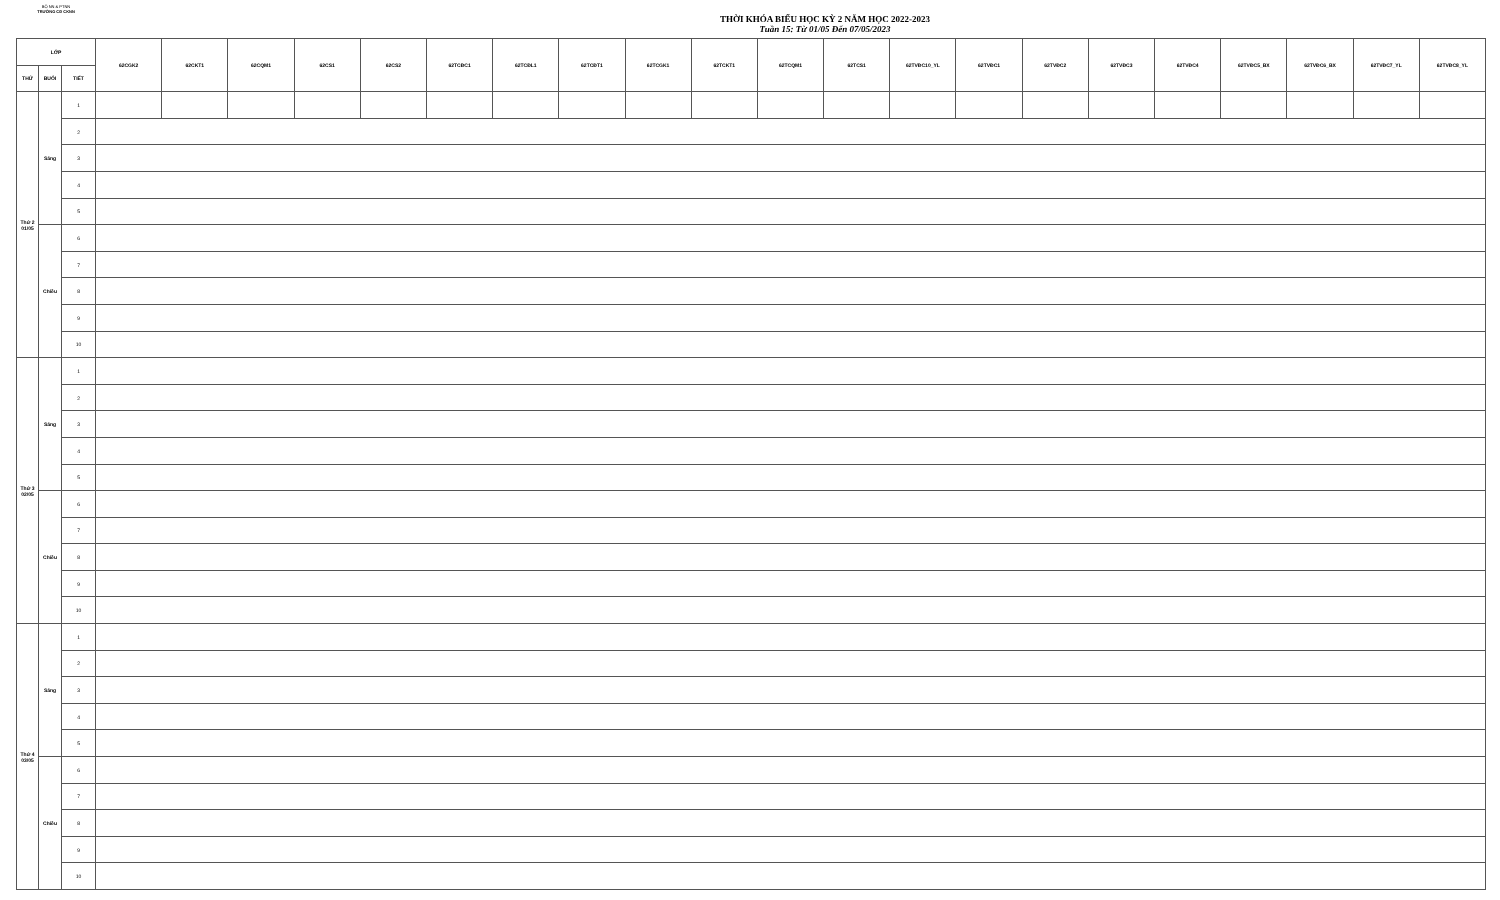BỘ NN & PTNN
TRƯỜNG CĐ CKNN
THỜI KHÓA BIỂU HỌC KỲ 2 NĂM HỌC 2022-2023
Tuần 15: Từ 01/05 Đến 07/05/2023
| LỚP | | | 62CGK2 | 62CKT1 | 62CQM1 | 62CS1 | 62CS2 | 62TCĐC1 | 62TCĐL1 | 62TCĐT1 | 62TCGK1 | 62TCKT1 | 62TCQM1 | 62TCS1 | 62TVĐC10_YL | 62TVĐC1 | 62TVĐC2 | 62TVĐC3 | 62TVĐC4 | 62TVĐC5_BX | 62TVĐC6_BX | 62TVĐC7_YL | 62TVĐC8_YL |
| --- | --- | --- | --- | --- | --- | --- | --- | --- | --- | --- | --- | --- | --- | --- | --- | --- | --- | --- | --- | --- | --- | --- | --- |
| THỨ | BUỔI | TIẾT | | | | | | | | | | | | | | | | | | | | | |
| Thứ 2 01/05 | Sáng | 1 | | | | | | | | | | | | | | | | | | | | | |
| | | 2 | | | | | | | | | | | | | | | | | | | | | |
| | | 3 | | | | | | | | | | | | | | | | | | | | | |
| | | 4 | | | | | | | | | | | | | | | | | | | | | |
| | | 5 | | | | | | | | | | | | | | | | | | | | | |
| | Chiều | 6 | | | | | | | | | | | | | | | | | | | | | |
| | | 7 | | | | | | | | | | | | | | | | | | | | | |
| | | 8 | | | | | | | | | | | | | | | | | | | | | |
| | | 9 | | | | | | | | | | | | | | | | | | | | | |
| | | 10 | | | | | | | | | | | | | | | | | | | | | |
| Thứ 3 02/05 | Sáng | 1 | | | | | | | | | | | | | | | | | | | | | |
| | | 2 | | | | | | | | | | | | | | | | | | | | | |
| | | 3 | | | | | | | | | | | | | | | | | | | | | |
| | | 4 | | | | | | | | | | | | | | | | | | | | | |
| | | 5 | | | | | | | | | | | | | | | | | | | | | |
| | Chiều | 6 | | | | | | | | | | | | | | | | | | | | | |
| | | 7 | | | | | | | | | | | | | | | | | | | | | |
| | | 8 | | | | | | | | | | | | | | | | | | | | | |
| | | 9 | | | | | | | | | | | | | | | | | | | | | |
| | | 10 | | | | | | | | | | | | | | | | | | | | | |
| Thứ 4 03/05 | Sáng | 1 | | | | | | | | | | | | | | | | | | | | | |
| | | 2 | | | | | | | | | | | | | | | | | | | | | |
| | | 3 | | | | | | | | | | | | | | | | | | | | | |
| | | 4 | | | | | | | | | | | | | | | | | | | | | |
| | | 5 | | | | | | | | | | | | | | | | | | | | | |
| | Chiều | 6 | | | | | | | | | | | | | | | | | | | | | |
| | | 7 | | | | | | | | | | | | | | | | | | | | | |
| | | 8 | | | | | | | | | | | | | | | | | | | | | |
| | | 9 | | | | | | | | | | | | | | | | | | | | | |
| | | 10 | | | | | | | | | | | | | | | | | | | | | |